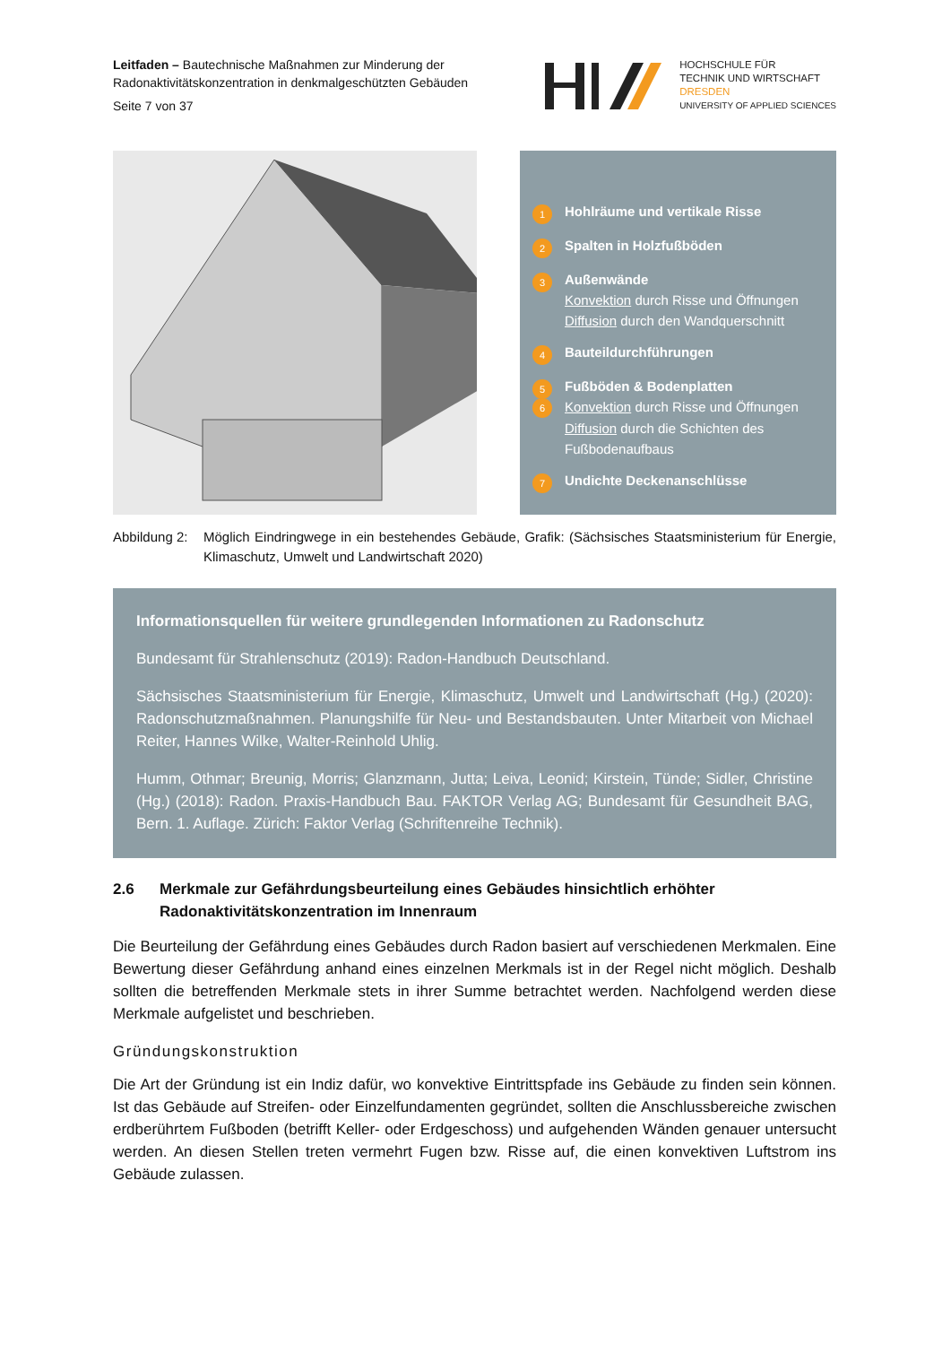Leitfaden – Bautechnische Maßnahmen zur Minderung der
Radonaktivitätskonzentration in denkmalgeschützten Gebäuden
Seite 7 von 37
HOCHSCHULE FÜR
TECHNIK UND WIRTSCHAFT
DRESDEN
UNIVERSITY OF APPLIED SCIENCES
1 Hohlräume und vertikale Risse
2 Spalten in Holzfußböden
3
Außenwände
Konvektion durch Risse und Öffnungen
Diffusion durch den Wandquerschnitt
4 Bauteildurchführungen
5
Fußböden & Bodenplatten
6 Konvektion durch Risse und Öffnungen
Diffusion durch die Schichten des
Fußbodenaufbaus
7 Undichte Deckenanschlüsse
Abbildung 2:
Möglich Eindringwege in ein bestehendes Gebäude, Grafik: (Sächsisches Staatsministerium für Energie, Klimaschutz, Umwelt und Landwirtschaft 2020)
Informationsquellen für weitere grundlegenden Informationen zu Radonschutz
Bundesamt für Strahlenschutz (2019): Radon-Handbuch Deutschland.
Sächsisches Staatsministerium für Energie, Klimaschutz, Umwelt und Landwirtschaft (Hg.) (2020): Radonschutzmaßnahmen. Planungshilfe für Neu- und Bestandsbauten. Unter Mitarbeit von Michael Reiter, Hannes Wilke, Walter-Reinhold Uhlig.
Humm, Othmar; Breunig, Morris; Glanzmann, Jutta; Leiva, Leonid; Kirstein, Tünde; Sidler, Christine (Hg.) (2018): Radon. Praxis-Handbuch Bau. FAKTOR Verlag AG; Bundesamt für Gesundheit BAG, Bern. 1. Auflage. Zürich: Faktor Verlag (Schriftenreihe Technik).
2.6 Merkmale zur Gefährdungsbeurteilung eines Gebäudes hinsichtlich erhöhter Radonaktivitätskonzentration im Innenraum
Die Beurteilung der Gefährdung eines Gebäudes durch Radon basiert auf verschiedenen Merkmalen. Eine Bewertung dieser Gefährdung anhand eines einzelnen Merkmals ist in der Regel nicht möglich. Deshalb sollten die betreffenden Merkmale stets in ihrer Summe betrachtet werden. Nachfolgend werden diese Merkmale aufgelistet und beschrieben.
Gründungskonstruktion
Die Art der Gründung ist ein Indiz dafür, wo konvektive Eintrittspfade ins Gebäude zu finden sein können. Ist das Gebäude auf Streifen- oder Einzelfundamenten gegründet, sollten die Anschlussbereiche zwischen erdberührtem Fußboden (betrifft Keller- oder Erdgeschoss) und aufgehenden Wänden genauer untersucht werden. An diesen Stellen treten vermehrt Fugen bzw. Risse auf, die einen konvektiven Luftstrom ins Gebäude zulassen.